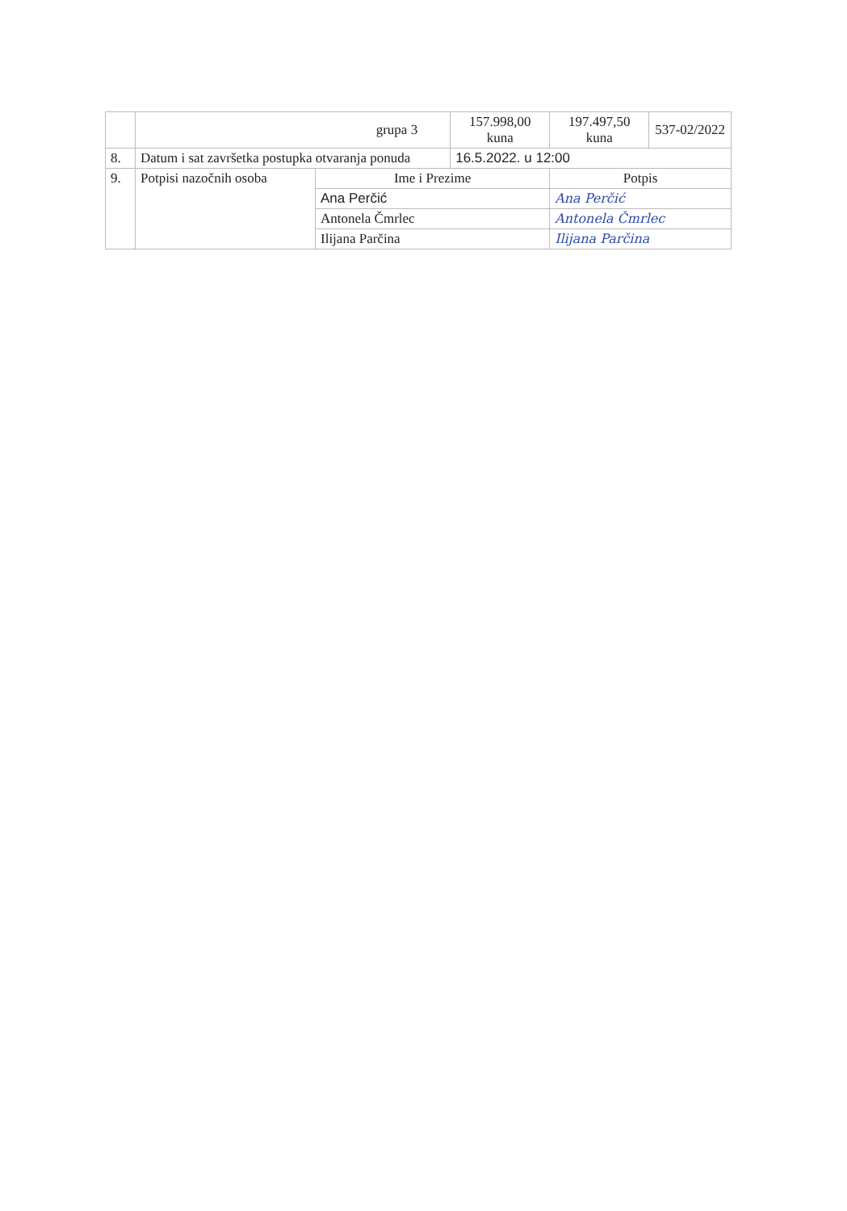| | grupa 3 | | 157.998,00 kuna | 197.497,50 kuna | 537-02/2022 |
| 8. | Datum i sat završetka postupka otvaranja ponuda | | 16.5.2022. u 12:00 | | |
| 9. | Potpisi nazočnih osoba | Ime i Prezime | | Potpis | |
| | | Ana Perčić | | Ana Perčić | |
| | | Antonela Čmrlec | | Antonela Čmrlec | |
| | | Ilijana Parčina | | Ilijana Parčina | |